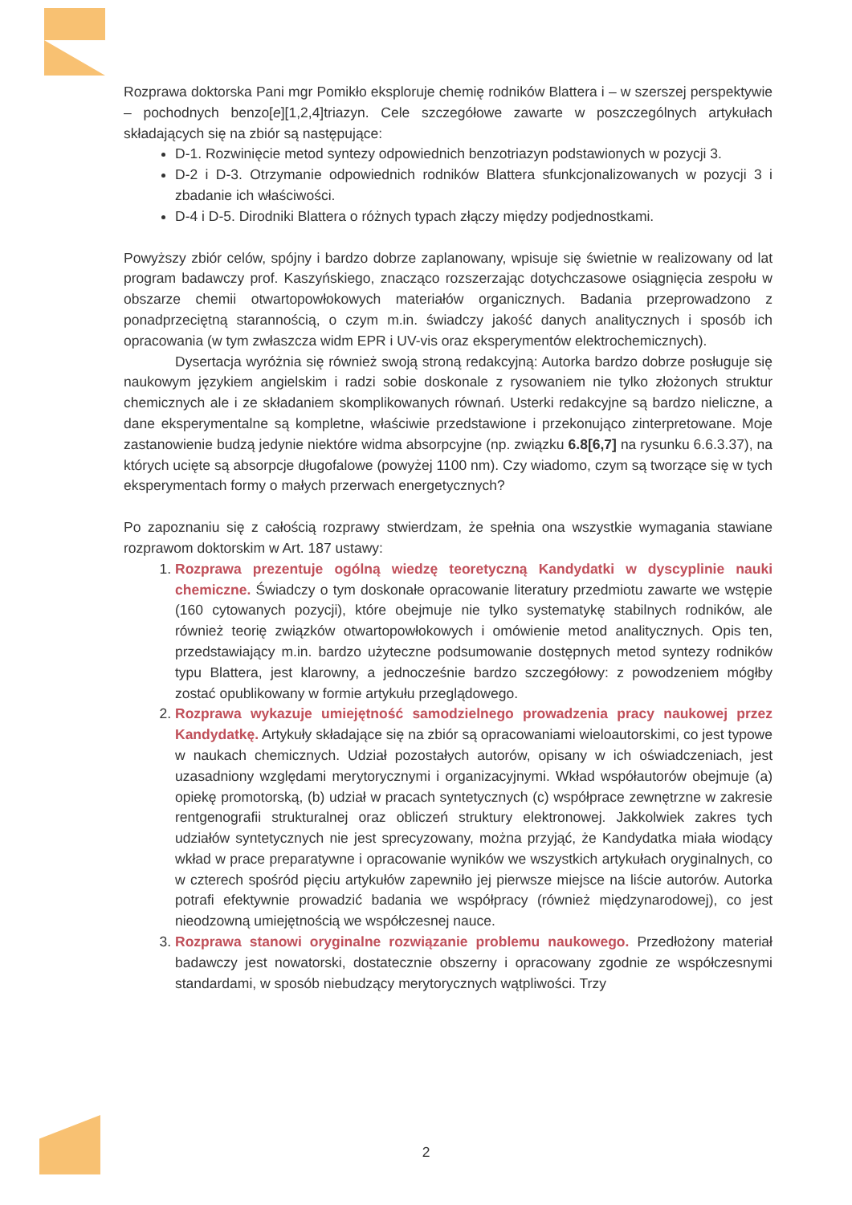Rozprawa doktorska Pani mgr Pomikło eksploruje chemię rodników Blattera i – w szerszej perspektywie – pochodnych benzo[e][1,2,4]triazyn. Cele szczegółowe zawarte w poszczególnych artykułach składających się na zbiór są następujące:
D-1. Rozwinięcie metod syntezy odpowiednich benzotriazyn podstawionych w pozycji 3.
D-2 i D-3. Otrzymanie odpowiednich rodników Blattera sfunkcjonalizowanych w pozycji 3 i zbadanie ich właściwości.
D-4 i D-5. Dirodniki Blattera o różnych typach złączy między podjednostkami.
Powyższy zbiór celów, spójny i bardzo dobrze zaplanowany, wpisuje się świetnie w realizowany od lat program badawczy prof. Kaszyńskiego, znacząco rozszerzając dotychczasowe osiągnięcia zespołu w obszarze chemii otwartopowłokowych materiałów organicznych. Badania przeprowadzono z ponadprzeciętną starannością, o czym m.in. świadczy jakość danych analitycznych i sposób ich opracowania (w tym zwłaszcza widm EPR i UV-vis oraz eksperymentów elektrochemicznych).
Dysertacja wyróżnia się również swoją stroną redakcyjną: Autorka bardzo dobrze posługuje się naukowym językiem angielskim i radzi sobie doskonale z rysowaniem nie tylko złożonych struktur chemicznych ale i ze składaniem skomplikowanych równań. Usterki redakcyjne są bardzo nieliczne, a dane eksperymentalne są kompletne, właściwie przedstawione i przekonująco zinterpretowane. Moje zastanowienie budzą jedynie niektóre widma absorpcyjne (np. związku 6.8[6,7] na rysunku 6.6.3.37), na których ucięte są absorpcje długofalowe (powyżej 1100 nm). Czy wiadomo, czym są tworzące się w tych eksperymentach formy o małych przerwach energetycznych?
Po zapoznaniu się z całością rozprawy stwierdzam, że spełnia ona wszystkie wymagania stawiane rozprawom doktorskim w Art. 187 ustawy:
1. Rozprawa prezentuje ogólną wiedzę teoretyczną Kandydatki w dyscyplinie nauki chemiczne. Świadczy o tym doskonałe opracowanie literatury przedmiotu zawarte we wstępie (160 cytowanych pozycji), które obejmuje nie tylko systematykę stabilnych rodników, ale również teorię związków otwartopowłokowych i omówienie metod analitycznych. Opis ten, przedstawiający m.in. bardzo użyteczne podsumowanie dostępnych metod syntezy rodników typu Blattera, jest klarowny, a jednocześnie bardzo szczegółowy: z powodzeniem mógłby zostać opublikowany w formie artykułu przeglądowego.
2. Rozprawa wykazuje umiejętność samodzielnego prowadzenia pracy naukowej przez Kandydatkę. Artykuły składające się na zbiór są opracowaniami wieloautorskimi, co jest typowe w naukach chemicznych. Udział pozostałych autorów, opisany w ich oświadczeniach, jest uzasadniony względami merytorycznymi i organizacyjnymi. Wkład współautorów obejmuje (a) opiekę promotorską, (b) udział w pracach syntetycznych (c) współprace zewnętrzne w zakresie rentgenografii strukturalnej oraz obliczeń struktury elektronowej. Jakkolwiek zakres tych udziałów syntetycznych nie jest sprecyzowany, można przyjąć, że Kandydatka miała wiodący wkład w prace preparatywne i opracowanie wyników we wszystkich artykułach oryginalnych, co w czterech spośród pięciu artykułów zapewniło jej pierwsze miejsce na liście autorów. Autorka potrafi efektywnie prowadzić badania we współpracy (również międzynarodowej), co jest nieodzowną umiejętnością we współczesnej nauce.
3. Rozprawa stanowi oryginalne rozwiązanie problemu naukowego. Przedłożony materiał badawczy jest nowatorski, dostatecznie obszerny i opracowany zgodnie ze współczesnymi standardami, w sposób niebudzący merytorycznych wątpliwości. Trzy
2